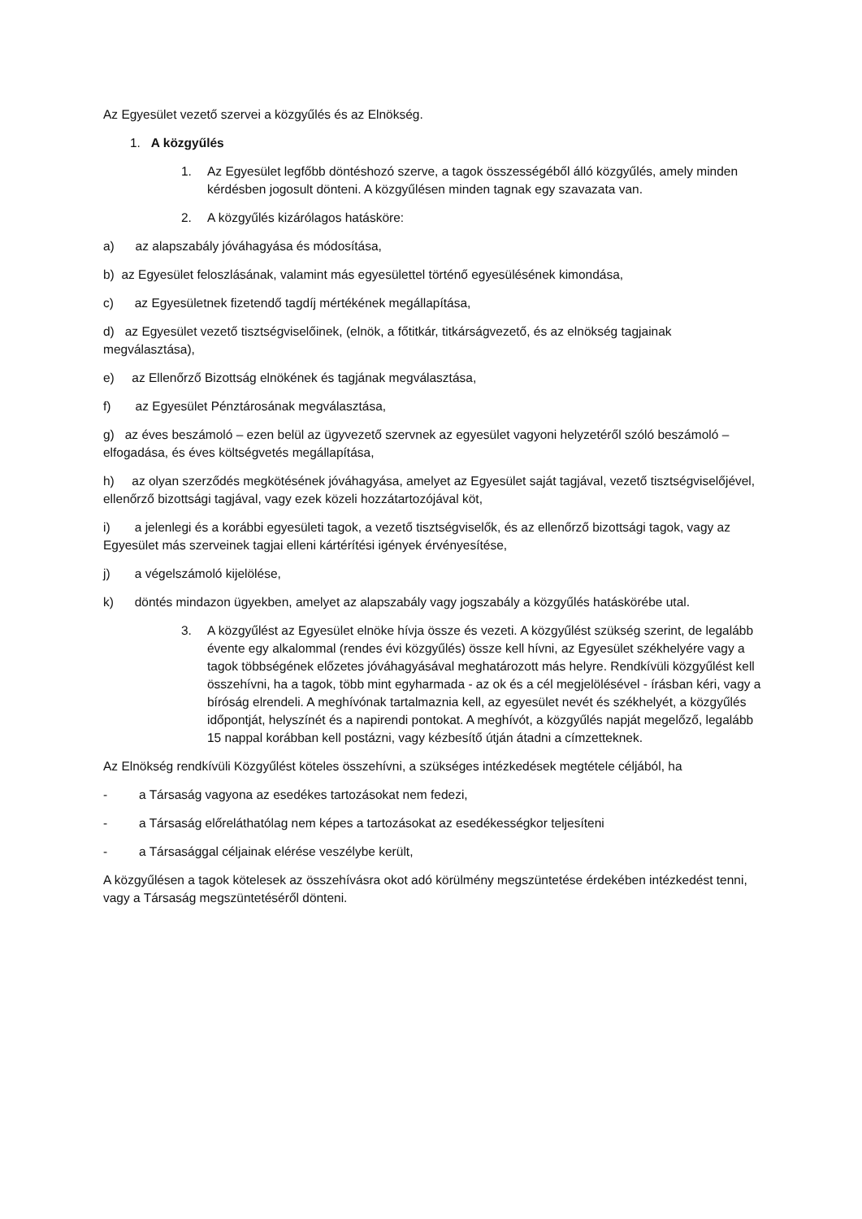Az Egyesület vezető szervei a közgyűlés és az Elnökség.
1. A közgyűlés
1. Az Egyesület legfőbb döntéshozó szerve, a tagok összességéből álló közgyűlés, amely minden kérdésben jogosult dönteni. A közgyűlésen minden tagnak egy szavazata van.
2. A közgyűlés kizárólagos hatásköre:
a) az alapszabály jóváhagyása és módosítása,
b) az Egyesület feloszlásának, valamint más egyesülettel történő egyesülésének kimondása,
c) az Egyesületnek fizetendő tagdíj mértékének megállapítása,
d) az Egyesület vezető tisztségviselőinek, (elnök, a főtitkár, titkárságvezető, és az elnökség tagjainak megválasztása),
e) az Ellenőrző Bizottság elnökének és tagjának megválasztása,
f) az Egyesület Pénztárosának megválasztása,
g) az éves beszámoló – ezen belül az ügyvezető szervnek az egyesület vagyoni helyzetéről szóló beszámoló – elfogadása, és éves költségvetés megállapítása,
h) az olyan szerződés megkötésének jóváhagyása, amelyet az Egyesület saját tagjával, vezető tisztségviselőjével, ellenőrző bizottsági tagjával, vagy ezek közeli hozzátartozójával köt,
i) a jelenlegi és a korábbi egyesületi tagok, a vezető tisztségviselők, és az ellenőrző bizottsági tagok, vagy az Egyesület más szerveinek tagjai elleni kártérítési igények érvényesítése,
j) a végelszámoló kijelölése,
k) döntés mindazon ügyekben, amelyet az alapszabály vagy jogszabály a közgyűlés hatáskörébe utal.
3. A közgyűlést az Egyesület elnöke hívja össze és vezeti. A közgyűlést szükség szerint, de legalább évente egy alkalommal (rendes évi közgyűlés) össze kell hívni, az Egyesület székhelyére vagy a tagok többségének előzetes jóváhagyásával meghatározott más helyre. Rendkívüli közgyűlést kell összehívni, ha a tagok, több mint egyharmada - az ok és a cél megjelölésével - írásban kéri, vagy a bíróság elrendeli. A meghívónak tartalmaznia kell, az egyesület nevét és székhelyét, a közgyűlés időpontját, helyszínét és a napirendi pontokat. A meghívót, a közgyűlés napját megelőző, legalább 15 nappal korábban kell postázni, vagy kézbesítő útján átadni a címzetteknek.
Az Elnökség rendkívüli Közgyűlést köteles összehívni, a szükséges intézkedések megtétele céljából, ha
- a Társaság vagyona az esedékes tartozásokat nem fedezi,
- a Társaság előreláthatólag nem képes a tartozásokat az esedékességkor teljesíteni
- a Társasággal céljainak elérése veszélybe került,
A közgyűlésen a tagok kötelesek az összehívásra okot adó körülmény megszüntetése érdekében intézkedést tenni, vagy a Társaság megszüntetéséről dönteni.